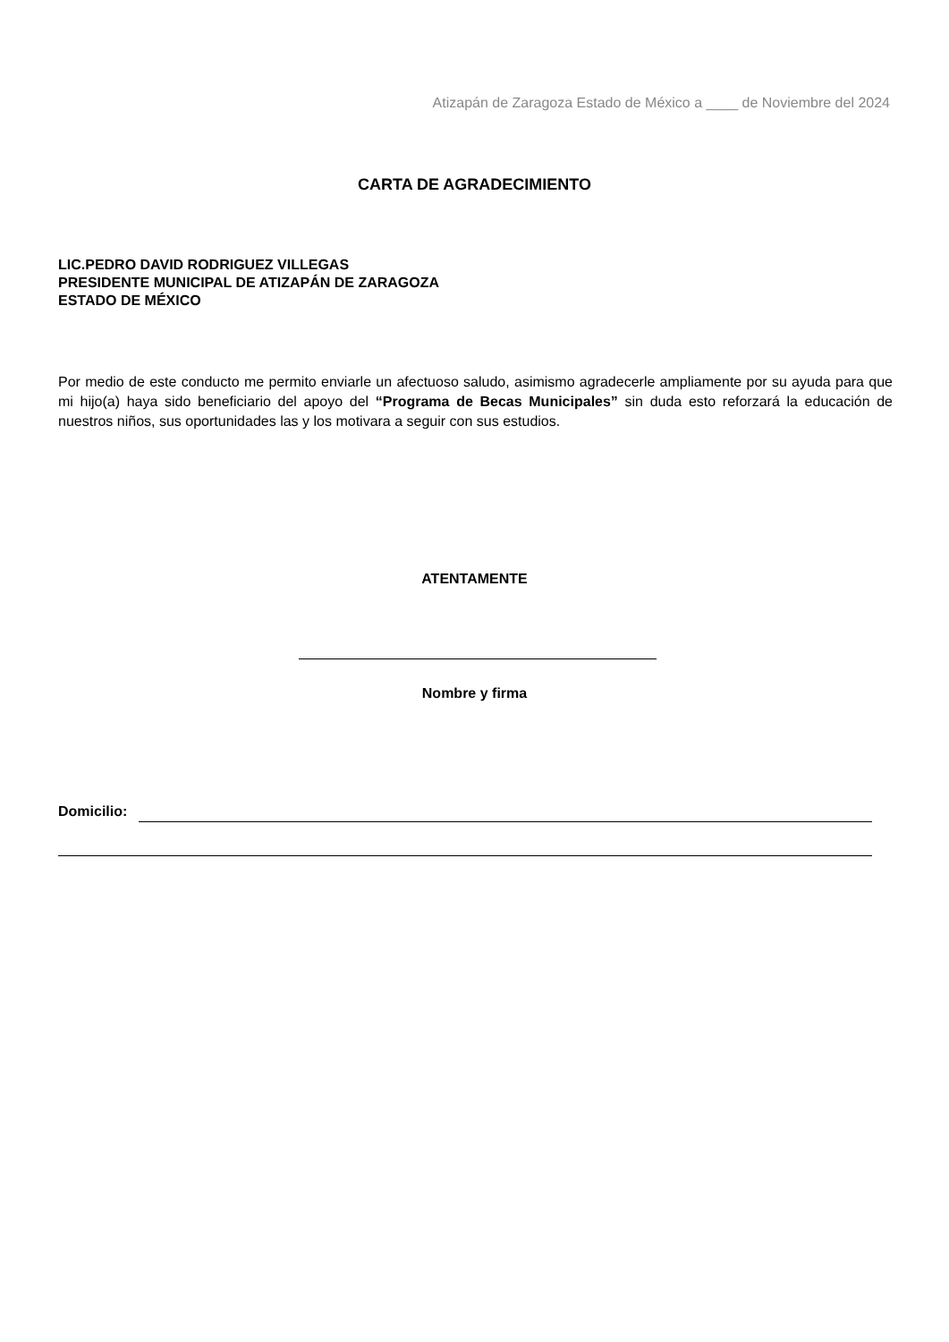Atizapán de Zaragoza Estado de México a ____ de Noviembre del 2024
CARTA DE AGRADECIMIENTO
LIC.PEDRO DAVID RODRIGUEZ VILLEGAS
PRESIDENTE MUNICIPAL DE ATIZAPÁN DE ZARAGOZA
ESTADO DE MÉXICO
Por medio de este conducto me permito enviarle un afectuoso saludo, asimismo agradecerle ampliamente por su ayuda para que mi hijo(a) haya sido beneficiario del apoyo del “Programa de Becas Municipales” sin duda esto reforzará la educación de nuestros niños, sus oportunidades las y los motivara a seguir con sus estudios.
ATENTAMENTE
Nombre y firma
Domicilio: